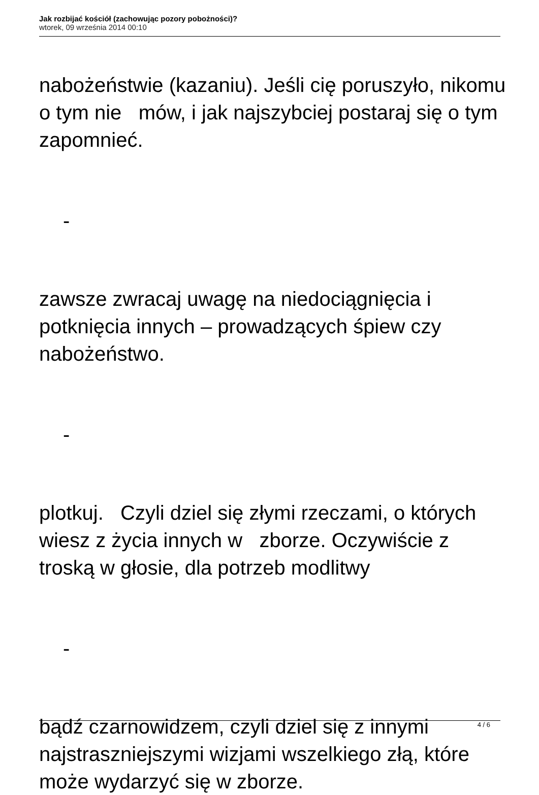Jak rozbijać kościół (zachowując pozory pobożności)?
wtorek, 09 września 2014 00:10
nabożeństwie (kazaniu). Jeśli cię poruszyło, nikomu o tym nie mów, i jak najszybciej postaraj się o tym zapomnieć.
-
zawsze zwracaj uwagę na niedociągnięcia i potknięcia innych – prowadzących śpiew czy nabożeństwo.
-
plotkuj. Czyli dziel się złymi rzeczami, o których wiesz z życia innych w zborze. Oczywiście z troską w głosie, dla potrzeb modlitwy
-
bądź czarnowidzem, czyli dziel się z innymi najstraszniejszymi wizjami wszelkiego złą, które może wydarzyć się w zborze.
4 / 6